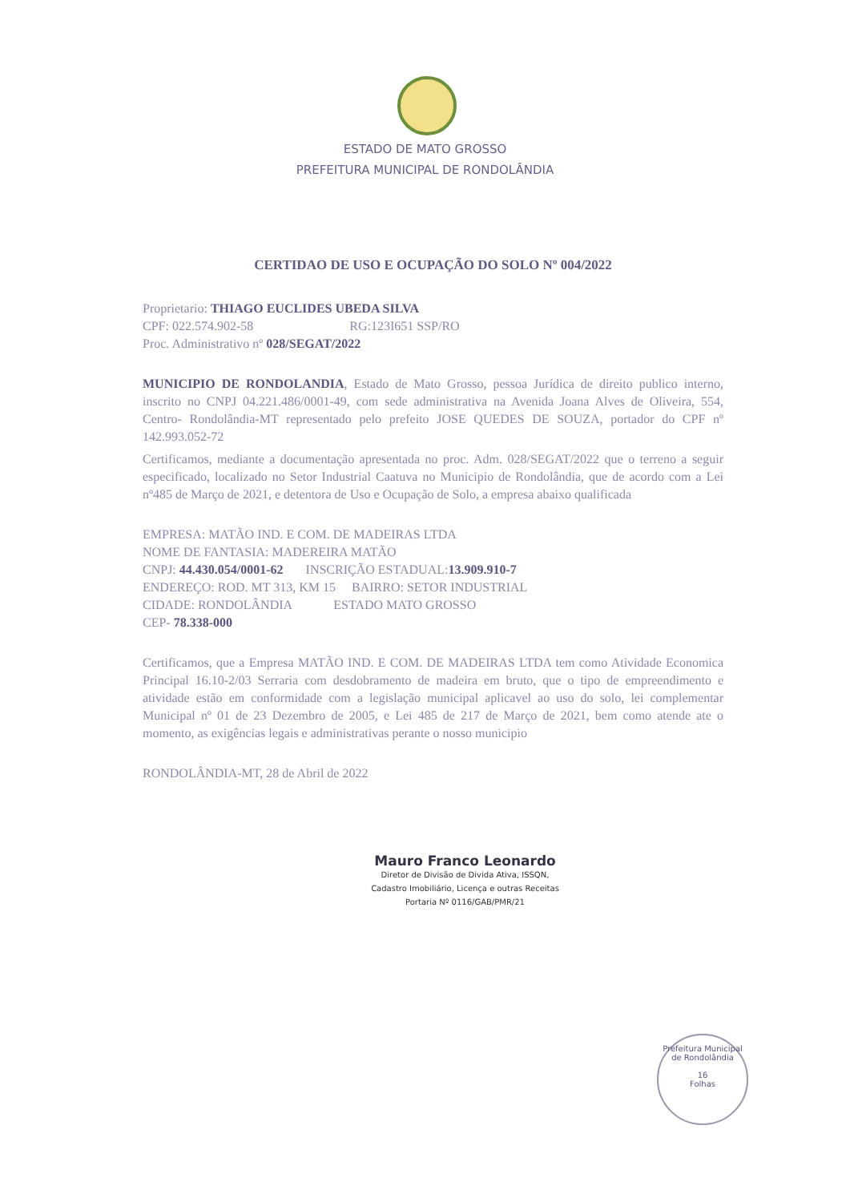ESTADO DE MATO GROSSO
PREFEITURA MUNICIPAL DE RONDOLÂNDIA
CERTIDAO DE USO E OCUPAÇÃO DO SOLO Nº 004/2022
Proprietario: THIAGO EUCLIDES UBEDA SILVA
CPF: 022.574.902-58 RG:123I651 SSP/RO
Proc. Administrativo nº 028/SEGAT/2022
MUNICIPIO DE RONDOLANDIA, Estado de Mato Grosso, pessoa Jurídica de direito publico interno, inscrito no CNPJ 04.221.486/0001-49, com sede administrativa na Avenida Joana Alves de Oliveira, 554, Centro- Rondolândia-MT representado pelo prefeito JOSE QUEDES DE SOUZA, portador do CPF nº 142.993.052-72
Certificamos, mediante a documentação apresentada no proc. Adm. 028/SEGAT/2022 que o terreno a seguir especificado, localizado no Setor Industrial Caatuva no Municipio de Rondolândia, que de acordo com a Lei nº485 de Março de 2021, e detentora de Uso e Ocupação de Solo, a empresa abaixo qualificada
EMPRESA: MATÃO IND. E COM. DE MADEIRAS LTDA
NOME DE FANTASIA: MADEREIRA MATÃO
CNPJ: 44.430.054/0001-62 INSCRIÇÃO ESTADUAL:13.909.910-7
ENDEREÇO: ROD. MT 313, KM 15 BAIRRO: SETOR INDUSTRIAL
CIDADE: RONDOLÂNDIA ESTADO MATO GROSSO
CEP- 78.338-000
Certificamos, que a Empresa MATÃO IND. E COM. DE MADEIRAS LTDA tem como Atividade Economica Principal 16.10-2/03 Serraria com desdobramento de madeira em bruto, que o tipo de empreendimento e atividade estão em conformidade com a legislação municipal aplicavel ao uso do solo, lei complementar Municipal nº 01 de 23 Dezembro de 2005, e Lei 485 de 217 de Março de 2021, bem como atende ate o momento, as exigências legais e administrativas perante o nosso municipio
RONDOLÂNDIA-MT, 28 de Abril de 2022
Mauro Franco Leonardo
Diretor de Divisão de Divida Ativa, ISSQN,
Cadastro Imobiliário, Licença e outras Receitas
Portaria Nº 0116/GAB/PMR/21
Prefeitura Municipal de Rondolândia
16
Folhas